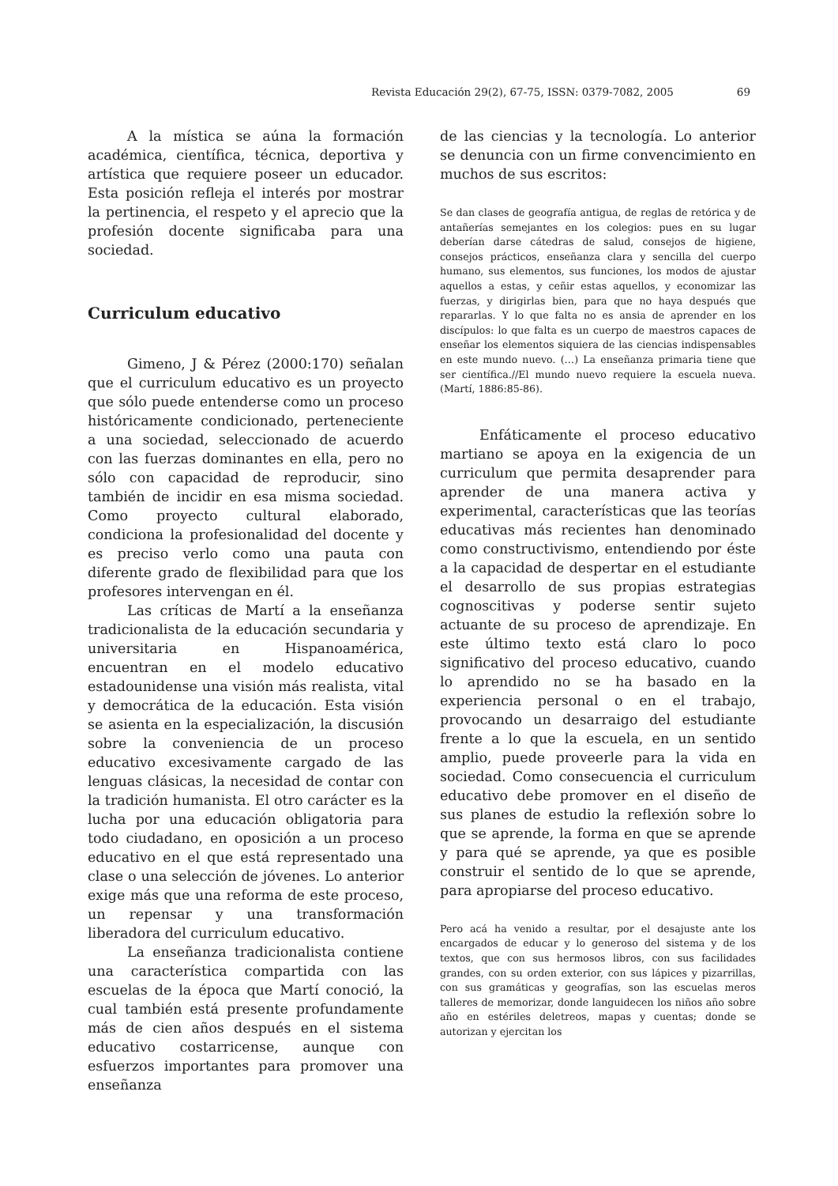Revista Educación 29(2), 67-75, ISSN: 0379-7082, 2005 69
A la mística se aúna la formación académica, científica, técnica, deportiva y artística que requiere poseer un educador. Esta posición refleja el interés por mostrar la pertinencia, el respeto y el aprecio que la profesión docente significaba para una sociedad.
Curriculum educativo
Gimeno, J & Pérez (2000:170) señalan que el curriculum educativo es un proyecto que sólo puede entenderse como un proceso históricamente condicionado, perteneciente a una sociedad, seleccionado de acuerdo con las fuerzas dominantes en ella, pero no sólo con capacidad de reproducir, sino también de incidir en esa misma sociedad. Como proyecto cultural elaborado, condiciona la profesionalidad del docente y es preciso verlo como una pauta con diferente grado de flexibilidad para que los profesores intervengan en él.
Las críticas de Martí a la enseñanza tradicionalista de la educación secundaria y universitaria en Hispanoamérica, encuentran en el modelo educativo estadounidense una visión más realista, vital y democrática de la educación. Esta visión se asienta en la especialización, la discusión sobre la conveniencia de un proceso educativo excesivamente cargado de las lenguas clásicas, la necesidad de contar con la tradición humanista. El otro carácter es la lucha por una educación obligatoria para todo ciudadano, en oposición a un proceso educativo en el que está representado una clase o una selección de jóvenes. Lo anterior exige más que una reforma de este proceso, un repensar y una transformación liberadora del curriculum educativo.
La enseñanza tradicionalista contiene una característica compartida con las escuelas de la época que Martí conoció, la cual también está presente profundamente más de cien años después en el sistema educativo costarricense, aunque con esfuerzos importantes para promover una enseñanza
de las ciencias y la tecnología. Lo anterior se denuncia con un firme convencimiento en muchos de sus escritos:
Se dan clases de geografía antigua, de reglas de retórica y de antañerías semejantes en los colegios: pues en su lugar deberían darse cátedras de salud, consejos de higiene, consejos prácticos, enseñanza clara y sencilla del cuerpo humano, sus elementos, sus funciones, los modos de ajustar aquellos a estas, y ceñir estas aquellos, y economizar las fuerzas, y dirigirlas bien, para que no haya después que repararlas. Y lo que falta no es ansia de aprender en los discípulos: lo que falta es un cuerpo de maestros capaces de enseñar los elementos siquiera de las ciencias indispensables en este mundo nuevo. (…) La enseñanza primaria tiene que ser científica.//El mundo nuevo requiere la escuela nueva. (Martí, 1886:85-86).
Enfáticamente el proceso educativo martiano se apoya en la exigencia de un curriculum que permita desaprender para aprender de una manera activa y experimental, características que las teorías educativas más recientes han denominado como constructivismo, entendiendo por éste a la capacidad de despertar en el estudiante el desarrollo de sus propias estrategias cognoscitivas y poderse sentir sujeto actuante de su proceso de aprendizaje. En este último texto está claro lo poco significativo del proceso educativo, cuando lo aprendido no se ha basado en la experiencia personal o en el trabajo, provocando un desarraigo del estudiante frente a lo que la escuela, en un sentido amplio, puede proveerle para la vida en sociedad. Como consecuencia el curriculum educativo debe promover en el diseño de sus planes de estudio la reflexión sobre lo que se aprende, la forma en que se aprende y para qué se aprende, ya que es posible construir el sentido de lo que se aprende, para apropiarse del proceso educativo.
Pero acá ha venido a resultar, por el desajuste ante los encargados de educar y lo generoso del sistema y de los textos, que con sus hermosos libros, con sus facilidades grandes, con su orden exterior, con sus lápices y pizarrillas, con sus gramáticas y geografías, son las escuelas meros talleres de memorizar, donde languidecen los niños año sobre año en estériles deletreos, mapas y cuentas; donde se autorizan y ejercitan los